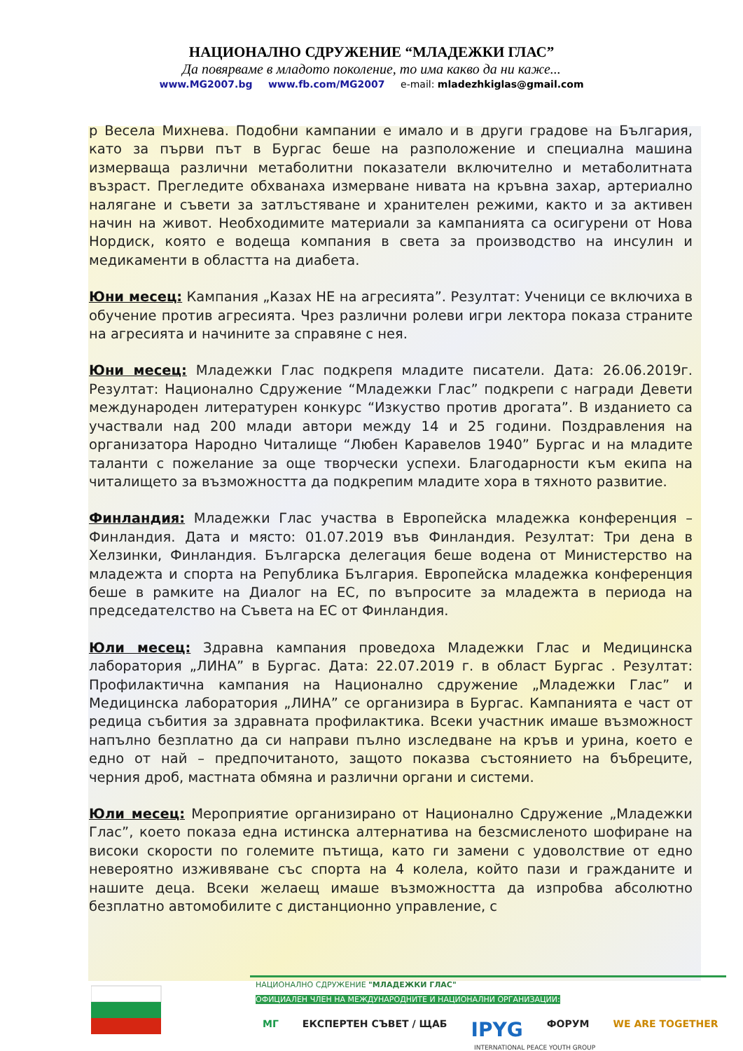НАЦИОНАЛНО СДРУЖЕНИЕ “МЛАДЕЖКИ ГЛАС”
Да повярваме в младото поколение, то има какво да ни каже...
www.MG2007.bg www.fb.com/MG2007 e-mail: mladezhkiglas@gmail.com
р Весела Михнева. Подобни кампании е имало и в други градове на България, като за първи път в Бургас беше на разположение и специална машина измерваща различни метаболитни показатели включително и метаболитната възраст. Прегледите обхванаха измерване нивата на кръвна захар, артериално налягане и съвети за затлъстяване и хранителен режими, както и за активен начин на живот. Необходимите материали за кампанията са осигурени от Нова Нордиск, която е водеща компания в света за производство на инсулин и медикаменти в областта на диабета.
Юни месец: Кампания „Казах НЕ на агресията”. Резултат: Ученици се включиха в обучение против агресията. Чрез различни ролеви игри лектора показа страните на агресията и начините за справяне с нея.
Юни месец: Младежки Глас подкрепя младите писатели. Дата: 26.06.2019г. Резултат: Национално Сдружение “Младежки Глас” подкрепи с награди Девети международен литературен конкурс “Изкуство против дрогата”. В изданието са участвали над 200 млади автори между 14 и 25 години. Поздравления на организатора Народно Читалище “Любен Каравелов 1940” Бургас и на младите таланти с пожелание за още творчески успехи. Благодарности към екипа на читалището за възможността да подкрепим младите хора в тяхното развитие.
Финландия: Младежки Глас участва в Европейска младежка конференция – Финландия. Дата и място: 01.07.2019 във Финландия. Резултат: Три дена в Хелзинки, Финландия. Българска делегация беше водена от Министерство на младежта и спорта на Република България. Европейска младежка конференция беше в рамките на Диалог на ЕС, по въпросите за младежта в периода на председателство на Съвета на ЕС от Финландия.
Юли месец: Здравна кампания проведоха Младежки Глас и Медицинска лаборатория „ЛИНА” в Бургас. Дата: 22.07.2019 г. в област Бургас . Резултат: Профилактична кампания на Национално сдружение „Младежки Глас” и Медицинска лаборатория „ЛИНА” се организира в Бургас. Кампанията е част от редица събития за здравната профилактика. Всеки участник имаше възможност напълно безплатно да си направи пълно изследване на кръв и урина, което е едно от най – предпочитаното, защото показва състоянието на бъбреците, черния дроб, мастната обмяна и различни органи и системи.
Юли месец: Мероприятие организирано от Национално Сдружение „Младежки Глас”, което показа една истинска алтернатива на безсмисленото шофиране на високи скорости по големите пътища, като ги замени с удоволствие от едно невероятно изживяване със спорта на 4 колела, който пази и гражданите и нашите деца. Всеки желаещ имаше възможността да изпробва абсолютно безплатно автомобилите с дистанционно управление, с
НАЦИОНАЛНО СДРУЖЕНИЕ "МЛАДЕЖКИ ГЛАС" ОФИЦИАЛЕН ЧЛЕН НА МЕЖДУНАРОДНИТЕ И НАЦИОНАЛНИ ОРГАНИЗАЦИИ:
МГ ЕКСПЕРТЕН СЪВЕТ / ЩАБ IPYG ФОРУМ WE ARE TOGETHER
INTERNATIONAL PEACE YOUTH GROUP